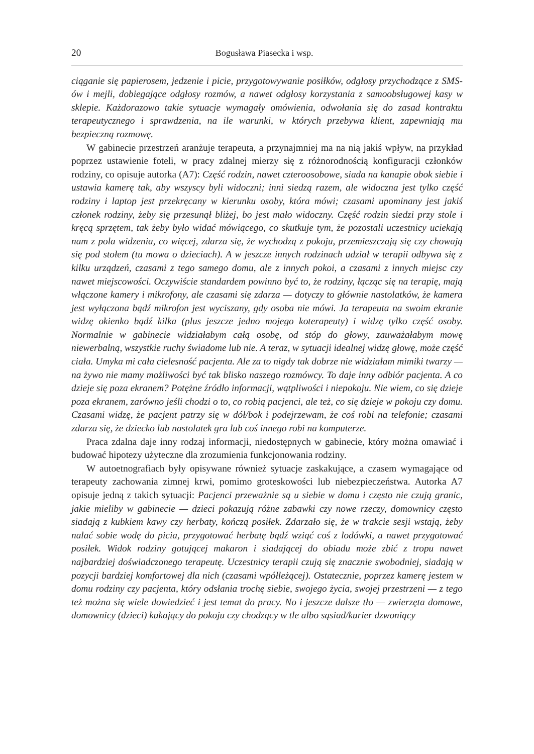20 Bogusława Piasecka i wsp.
ciąganie się papierosem, jedzenie i picie, przygotowywanie posiłków, odgłosy przychodzące z SMS-ów i mejli, dobiegające odgłosy rozmów, a nawet odgłosy korzystania z samoobsługowej kasy w sklepie. Każdorazowo takie sytuacje wymagały omówienia, odwołania się do zasad kontraktu terapeutycznego i sprawdzenia, na ile warunki, w których przebywa klient, zapewniają mu bezpieczną rozmowę.
W gabinecie przestrzeń aranżuje terapeuta, a przynajmniej ma na nią jakiś wpływ, na przykład poprzez ustawienie foteli, w pracy zdalnej mierzy się z różnorodnością konfiguracji członków rodziny, co opisuje autorka (A7): Część rodzin, nawet czteroosobowe, siada na kanapie obok siebie i ustawia kamerę tak, aby wszyscy byli widoczni; inni siedzą razem, ale widoczna jest tylko część rodziny i laptop jest przekręcany w kierunku osoby, która mówi; czasami upominany jest jakiś członek rodziny, żeby się przesunął bliżej, bo jest mało widoczny. Część rodzin siedzi przy stole i kręcą sprzętem, tak żeby było widać mówiącego, co skutkuje tym, że pozostali uczestnicy uciekają nam z pola widzenia, co więcej, zdarza się, że wychodzą z pokoju, przemieszczają się czy chowają się pod stołem (tu mowa o dzieciach). A w jeszcze innych rodzinach udział w terapii odbywa się z kilku urządzeń, czasami z tego samego domu, ale z innych pokoi, a czasami z innych miejsc czy nawet miejscowości. Oczywiście standardem powinno być to, że rodziny, łącząc się na terapię, mają włączone kamery i mikrofony, ale czasami się zdarza — dotyczy to głównie nastolatków, że kamera jest wyłączona bądź mikrofon jest wyciszany, gdy osoba nie mówi. Ja terapeuta na swoim ekranie widzę okienko bądź kilka (plus jeszcze jedno mojego koterapeuty) i widzę tylko część osoby. Normalnie w gabinecie widziałabym całą osobę, od stóp do głowy, zauważałabym mowę niewerbalną, wszystkie ruchy świadome lub nie. A teraz, w sytuacji idealnej widzę głowę, może część ciała. Umyka mi cała cielesność pacjenta. Ale za to nigdy tak dobrze nie widziałam mimiki twarzy — na żywo nie mamy możliwości być tak blisko naszego rozmówcy. To daje inny odbiór pacjenta. A co dzieje się poza ekranem? Potężne źródło informacji, wątpliwości i niepokoju. Nie wiem, co się dzieje poza ekranem, zarówno jeśli chodzi o to, co robią pacjenci, ale też, co się dzieje w pokoju czy domu. Czasami widzę, że pacjent patrzy się w dół/bok i podejrzewam, że coś robi na telefonie; czasami zdarza się, że dziecko lub nastolatek gra lub coś innego robi na komputerze.
Praca zdalna daje inny rodzaj informacji, niedostępnych w gabinecie, który można omawiać i budować hipotezy użyteczne dla zrozumienia funkcjonowania rodziny.
W autoetnografiach były opisywane również sytuacje zaskakujące, a czasem wymagające od terapeuty zachowania zimnej krwi, pomimo groteskowości lub niebezpieczeństwa. Autorka A7 opisuje jedną z takich sytuacji: Pacjenci przeważnie są u siebie w domu i często nie czują granic, jakie mieliby w gabinecie — dzieci pokazują różne zabawki czy nowe rzeczy, domownicy często siadają z kubkiem kawy czy herbaty, kończą posiłek. Zdarzało się, że w trakcie sesji wstają, żeby nalać sobie wodę do picia, przygotować herbatę bądź wziąć coś z lodówki, a nawet przygotować posiłek. Widok rodziny gotującej makaron i siadającej do obiadu może zbić z tropu nawet najbardziej doświadczonego terapeutę. Uczestnicy terapii czują się znacznie swobodniej, siadają w pozycji bardziej komfortowej dla nich (czasami wpółleżącej). Ostatecznie, poprzez kamerę jestem w domu rodziny czy pacjenta, który odsłania trochę siebie, swojego życia, swojej przestrzeni — z tego też można się wiele dowiedzieć i jest temat do pracy. No i jeszcze dalsze tło — zwierzęta domowe, domownicy (dzieci) kukający do pokoju czy chodzący w tle albo sąsiad/kurier dzwoniący